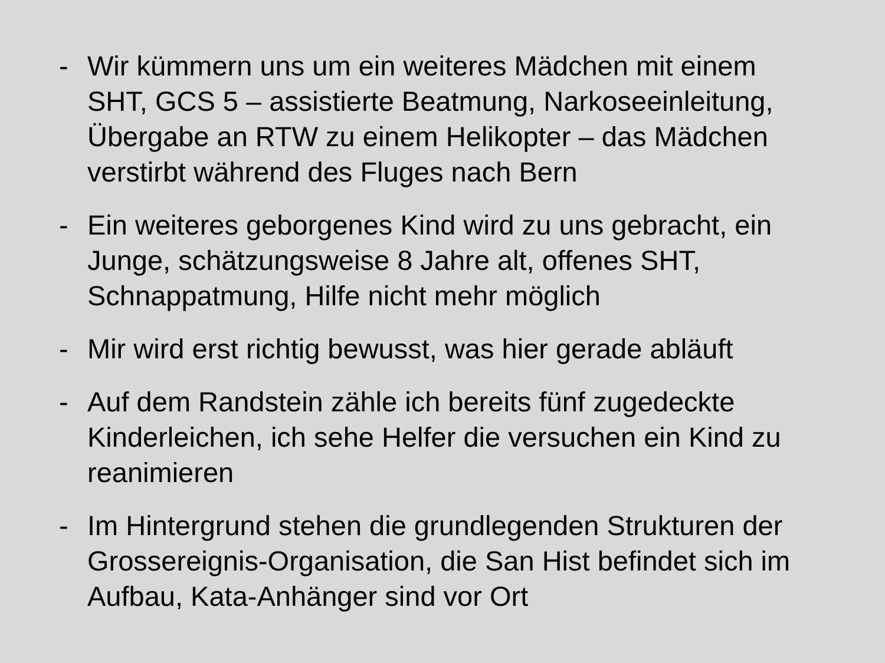- Wir kümmern uns um ein weiteres Mädchen mit einem SHT, GCS 5 – assistierte Beatmung, Narkoseeinleitung, Übergabe an RTW zu einem Helikopter – das Mädchen verstirbt während des Fluges nach Bern
- Ein weiteres geborgenes Kind wird zu uns gebracht, ein Junge, schätzungsweise 8 Jahre alt, offenes SHT, Schnappatmung, Hilfe nicht mehr möglich
- Mir wird erst richtig bewusst, was hier gerade abläuft
- Auf dem Randstein zähle ich bereits fünf zugedeckte Kinderleichen, ich sehe Helfer die versuchen ein Kind zu reanimieren
- Im Hintergrund stehen die grundlegenden Strukturen der Grossereignis-Organisation, die San Hist befindet sich im Aufbau, Kata-Anhänger sind vor Ort